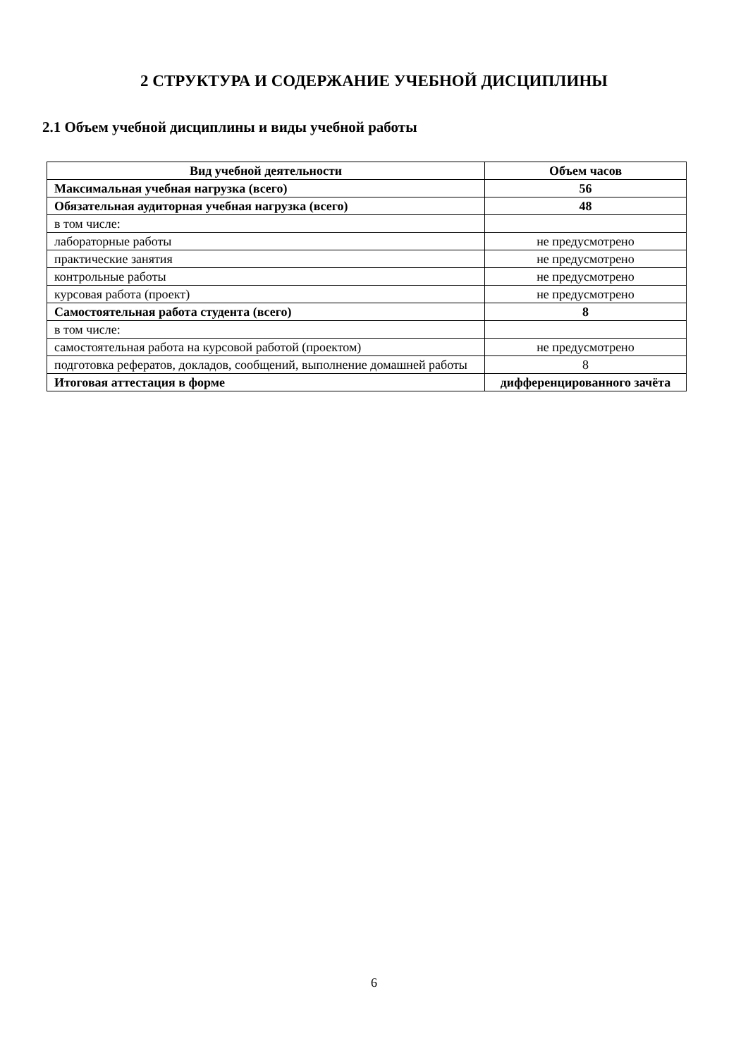2 СТРУКТУРА И СОДЕРЖАНИЕ УЧЕБНОЙ ДИСЦИПЛИНЫ
2.1 Объем учебной дисциплины и виды учебной работы
| Вид учебной деятельности | Объем часов |
| --- | --- |
| Максимальная учебная нагрузка (всего) | 56 |
| Обязательная аудиторная учебная нагрузка (всего) | 48 |
| в том числе: | |
| лабораторные работы | не предусмотрено |
| практические занятия | не предусмотрено |
| контрольные работы | не предусмотрено |
| курсовая работа (проект) | не предусмотрено |
| Самостоятельная работа студента (всего) | 8 |
| в том числе: | |
| самостоятельная работа на курсовой работой (проектом) | не предусмотрено |
| подготовка рефератов, докладов, сообщений, выполнение домашней работы | 8 |
| Итоговая аттестация в форме | дифференцированного зачёта |
6